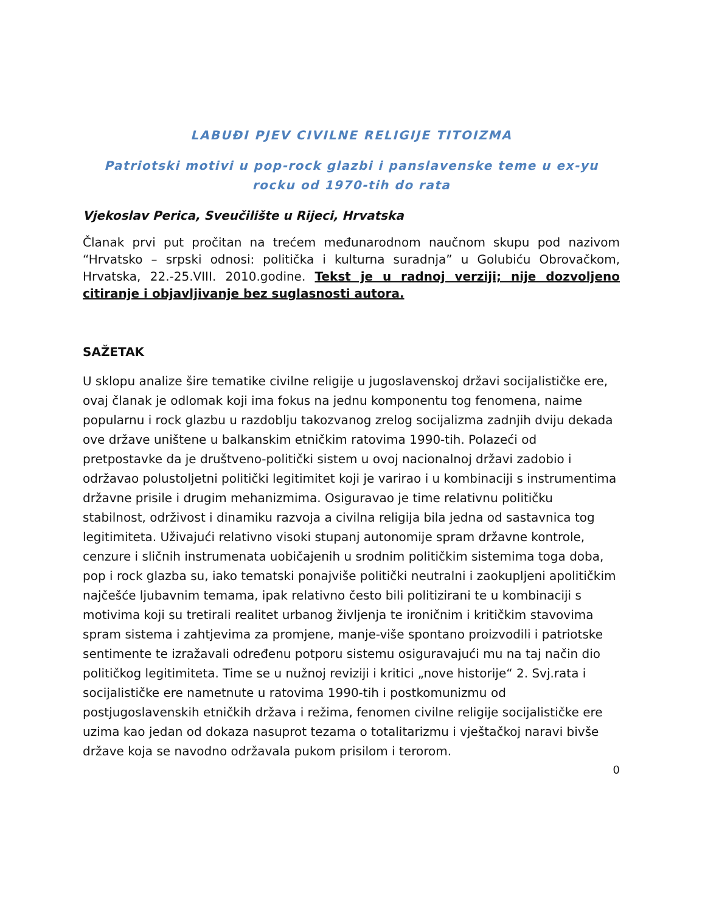LABUĐI PJEV CIVILNE RELIGIJE TITOIZMA
Patriotski motivi u pop-rock glazbi i panslavenske teme u ex-yu rocku od 1970-tih do rata
Vjekoslav Perica, Sveučilište u Rijeci, Hrvatska
Članak prvi put pročitan na trećem međunarodnom naučnom skupu pod nazivom “Hrvatsko – srpski odnosi: politička i kulturna suradnja” u Golubiću Obrovačkom, Hrvatska, 22.-25.VIII. 2010.godine. Tekst je u radnoj verziji; nije dozvoljeno citiranje i objavljivanje bez suglasnosti autora.
SAŽETAK
U sklopu analize šire tematike civilne religije u jugoslavenskoj državi socijalističke ere, ovaj članak je odlomak koji ima fokus na jednu komponentu tog fenomena, naime popularnu i rock glazbu u razdoblju takozvanog zrelog socijalizma zadnjih dviju dekada ove države uništene u balkanskim etničkim ratovima 1990-tih. Polazeći od pretpostavke da je društveno-politički sistem u ovoj nacionalnoj državi zadobio i održavao polustoljetni politički legitimitet koji je varirao i u kombinaciji s instrumentima državne prisile i drugim mehanizmima. Osiguravao je time relativnu političku stabilnost, održivost i dinamiku razvoja a civilna religija bila jedna od sastavnica tog legitimiteta. Uživajući relativno visoki stupanj autonomije spram državne kontrole, cenzure i sličnih instrumenata uobičajenih u srodnim političkim sistemima toga doba, pop i rock glazba su, iako tematski ponajviše politički neutralni i zaokupljeni apolitičkim najčešće ljubavnim temama, ipak relativno često bili politizirani te u kombinaciji s motivima koji su tretirali realitet urbanog življenja te ironičnim i kritičkim stavovima spram sistema i zahtjevima za promjene, manje-više spontano proizvodili i patriotske sentimente te izražavali određenu potporu sistemu osiguravajući mu na taj način dio političkog legitimiteta. Time se u nužnoj reviziji i kritici „nove historije“ 2. Svj.rata i socijalističke ere nametnute u ratovima 1990-tih i postkomunizmu od postjugoslavenskih etničkih država i režima, fenomen civilne religije socijalističke ere uzima kao jedan od dokaza nasuprot tezama o totalitarizmu i vještačkoj naravi bivše države koja se navodno održavala pukom prisilom i terorom.
0